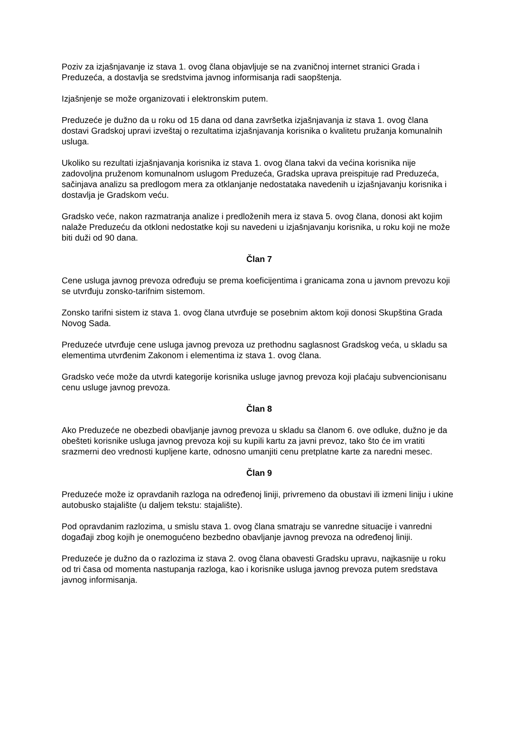Poziv za izjašnjavanje iz stava 1. ovog člana objavljuje se na zvaničnoj internet stranici Grada i Preduzeća, a dostavlja se sredstvima javnog informisanja radi saopštenja.
Izjašnjenje se može organizovati i elektronskim putem.
Preduzeće je dužno da u roku od 15 dana od dana završetka izjašnjavanja iz stava 1. ovog člana dostavi Gradskoj upravi izveštaj o rezultatima izjašnjavanja korisnika o kvalitetu pružanja komunalnih usluga.
Ukoliko su rezultati izjašnjavanja korisnika iz stava 1. ovog člana takvi da većina korisnika nije zadovoljna pruženom komunalnom uslugom Preduzeća, Gradska uprava preispituje rad Preduzeća, sačinjava analizu sa predlogom mera za otklanjanje nedostataka navedenih u izjašnjavanju korisnika i dostavlja je Gradskom veću.
Gradsko veće, nakon razmatranja analize i predloženih mera iz stava 5. ovog člana, donosi akt kojim nalaže Preduzeću da otkloni nedostatke koji su navedeni u izjašnjavanju korisnika, u roku koji ne može biti duži od 90 dana.
Član 7
Cene usluga javnog prevoza određuju se prema koeficijentima i granicama zona u javnom prevozu koji se utvrđuju zonsko-tarifnim sistemom.
Zonsko tarifni sistem iz stava 1. ovog člana utvrđuje se posebnim aktom koji donosi Skupština Grada Novog Sada.
Preduzeće utvrđuje cene usluga javnog prevoza uz prethodnu saglasnost Gradskog veća, u skladu sa elementima utvrđenim Zakonom i elementima iz stava 1. ovog člana.
Gradsko veće može da utvrdi kategorije korisnika usluge javnog prevoza koji plaćaju subvencionisanu cenu usluge javnog prevoza.
Član 8
Ako Preduzeće ne obezbedi obavljanje javnog prevoza u skladu sa članom 6. ove odluke, dužno je da obešteti korisnike usluga javnog prevoza koji su kupili kartu za javni prevoz, tako što će im vratiti srazmerni deo vrednosti kupljene karte, odnosno umanjiti cenu pretplatne karte za naredni mesec.
Član 9
Preduzeće može iz opravdanih razloga na određenoj liniji, privremeno da obustavi ili izmeni liniju i ukine autobusko stajalište (u daljem tekstu: stajalište).
Pod opravdanim razlozima, u smislu stava 1. ovog člana smatraju se vanredne situacije i vanredni događaji zbog kojih je onemogućeno bezbedno obavljanje javnog prevoza na određenoj liniji.
Preduzeće je dužno da o razlozima iz stava 2. ovog člana obavesti Gradsku upravu, najkasnije u roku od tri časa od momenta nastupanja razloga, kao i korisnike usluga javnog prevoza putem sredstava javnog informisanja.